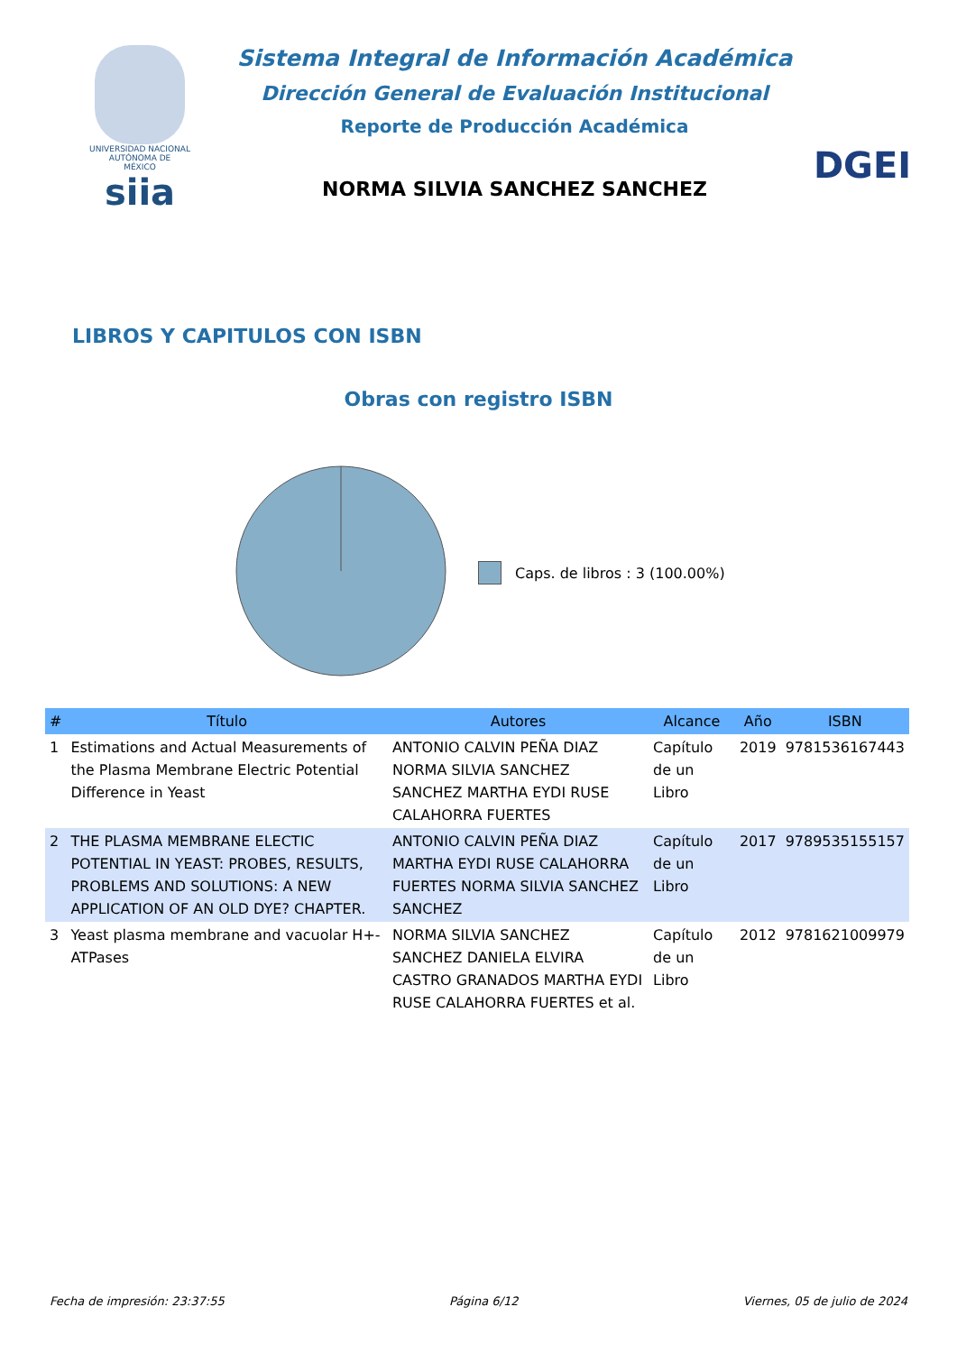UNIVERSIDAD NACIONAL
AUTÓNOMA DE
MÉXICO
siia
Sistema Integral de Información Académica
Dirección General de Evaluación Institucional
Reporte de Producción Académica
NORMA SILVIA SANCHEZ SANCHEZ
DGEI
LIBROS Y CAPITULOS CON ISBN
Obras con registro ISBN
Caps. de libros : 3 (100.00%)
| # | Título | Autores | Alcance | Año | ISBN |
| --- | --- | --- | --- | --- | --- |
| 1 | Estimations and Actual Measurements of the Plasma Membrane Electric Potential Difference in Yeast | ANTONIO CALVIN PEÑA DIAZ NORMA SILVIA SANCHEZ SANCHEZ MARTHA EYDI RUSE CALAHORRA FUERTES | Capítulo de un Libro | 2019 | 9781536167443 |
| 2 | THE PLASMA MEMBRANE ELECTIC POTENTIAL IN YEAST: PROBES, RESULTS, PROBLEMS AND SOLUTIONS: A NEW APPLICATION OF AN OLD DYE? CHAPTER. | ANTONIO CALVIN PEÑA DIAZ MARTHA EYDI RUSE CALAHORRA FUERTES NORMA SILVIA SANCHEZ SANCHEZ | Capítulo de un Libro | 2017 | 9789535155157 |
| 3 | Yeast plasma membrane and vacuolar H+- ATPases | NORMA SILVIA SANCHEZ SANCHEZ DANIELA ELVIRA CASTRO GRANADOS MARTHA EYDI RUSE CALAHORRA FUERTES et al. | Capítulo de un Libro | 2012 | 9781621009979 |
Fecha de impresión: 23:37:55 Página 6/12 Viernes, 05 de julio de 2024